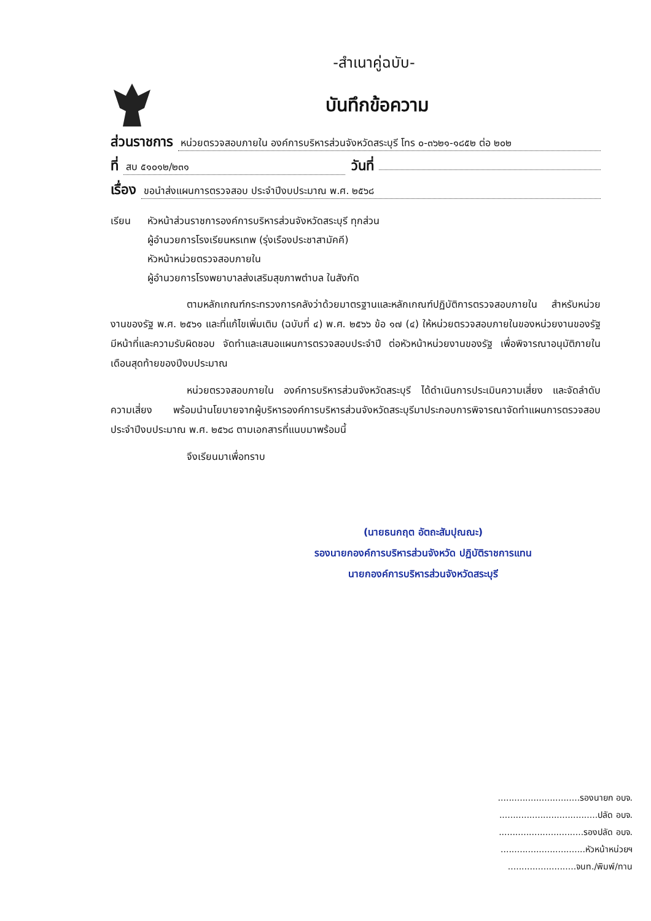-สำเนาคู่ฉบับ-
บันทึกข้อความ
ส่วนราชการ หน่วยตรวจสอบภายใน องค์การบริหารส่วนจังหวัดสระบุรี โทร ๐-๓๖๒๑-๑๘๕๒ ต่อ ๒๐๒
ที่ สบ ๕๑๐๑๒/๒๓๑ วันที่
เรื่อง ขอนำส่งแผนการตรวจสอบ ประจำปีงบประมาณ พ.ศ. ๒๕๖๘
เรียน หัวหน้าส่วนราชการองค์การบริหารส่วนจังหวัดสระบุรี ทุกส่วน
ผู้อำนวยการโรงเรียนหรเทพ (รุ่งเรืองประชาสามัคคี)
หัวหน้าหน่วยตรวจสอบภายใน
ผู้อำนวยการโรงพยาบาลส่งเสริมสุขภาพตำบล ในสังกัด
ตามหลักเกณฑ์กระทรวงการคลังว่าด้วยมาตรฐานและหลักเกณฑ์ปฏิบัติการตรวจสอบภายใน สำหรับหน่วยงานของรัฐ พ.ศ. ๒๕๖๑ และที่แก้ไขเพิ่มเติม (ฉบับที่ ๔) พ.ศ. ๒๕๖๖ ข้อ ๑๗ (๔) ให้หน่วยตรวจสอบภายในของหน่วยงานของรัฐมีหน้าที่และความรับผิดชอบ จัดทำและเสนอแผนการตรวจสอบประจำปี ต่อหัวหน้าหน่วยงานของรัฐ เพื่อพิจารณาอนุมัติภายในเดือนสุดท้ายของปีงบประมาณ
หน่วยตรวจสอบภายใน องค์การบริหารส่วนจังหวัดสระบุรี ได้ดำเนินการประเมินความเสี่ยง และจัดลำดับความเสี่ยง พร้อมนำนโยบายจากผู้บริหารองค์การบริหารส่วนจังหวัดสระบุรีมาประกอบการพิจารณาจัดทำแผนการตรวจสอบ ประจำปีงบประมาณ พ.ศ. ๒๕๖๘ ตามเอกสารที่แนบมาพร้อมนี้
จึงเรียนมาเพื่อทราบ
(นายธนกฤต อัตถะสัมปุณณะ)
รองนายกองค์การบริหารส่วนจังหวัด ปฏิบัติราชการแทน
นายกองค์การบริหารส่วนจังหวัดสระบุรี
..............................รองนายก อบจ.
....................................ปลัด อบจ.
...............................รองปลัด อบจ.
...............................หัวหน้าหน่วยฯ
.........................จนท./พิมพ์/ทาน